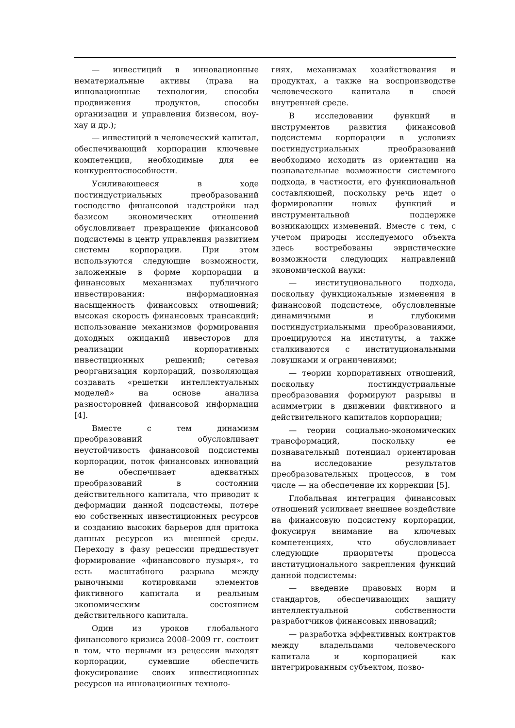— инвестиций в инновационные нематериальные активы (права на инновационные технологии, способы продвижения продуктов, способы организации и управления бизнесом, ноу-хау и др.);
— инвестиций в человеческий капитал, обеспечивающий корпорации ключевые компетенции, необходимые для ее конкурентоспособности.
Усиливающееся в ходе постиндустриальных преобразований господство финансовой надстройки над базисом экономических отношений обусловливает превращение финансовой подсистемы в центр управления развитием системы корпорации. При этом используются следующие возможности, заложенные в форме корпорации и финансовых механизмах публичного инвестирования: информационная насыщенность финансовых отношений; высокая скорость финансовых трансакций; использование механизмов формирования доходных ожиданий инвесторов для реализации корпоративных инвестиционных решений; сетевая реорганизация корпораций, позволяющая создавать «решетки интеллектуальных моделей» на основе анализа разносторонней финансовой информации [4].
Вместе с тем динамизм преобразований обусловливает неустойчивость финансовой подсистемы корпорации, поток финансовых инноваций не обеспечивает адекватных преобразований в состоянии действительного капитала, что приводит к деформации данной подсистемы, потере ею собственных инвестиционных ресурсов и созданию высоких барьеров для притока данных ресурсов из внешней среды. Переходу в фазу рецессии предшествует формирование «финансового пузыря», то есть масштабного разрыва между рыночными котировками элементов фиктивного капитала и реальным экономическим состоянием действительного капитала.
Один из уроков глобального финансового кризиса 2008–2009 гг. состоит в том, что первыми из рецессии выходят корпорации, сумевшие обеспечить фокусирование своих инвестиционных ресурсов на инновационных техноло-
гиях, механизмах хозяйствования и продуктах, а также на воспроизводстве человеческого капитала в своей внутренней среде.
В исследовании функций и инструментов развития финансовой подсистемы корпорации в условиях постиндустриальных преобразований необходимо исходить из ориентации на познавательные возможности системного подхода, в частности, его функциональной составляющей, поскольку речь идет о формировании новых функций и инструментальной поддержке возникающих изменений. Вместе с тем, с учетом природы исследуемого объекта здесь востребованы эвристические возможности следующих направлений экономической науки:
— институционального подхода, поскольку функциональные изменения в финансовой подсистеме, обусловленные динамичными и глубокими постиндустриальными преобразованиями, проецируются на институты, а также сталкиваются с институциональными ловушками и ограничениями;
— теории корпоративных отношений, поскольку постиндустриальные преобразования формируют разрывы и асимметрии в движении фиктивного и действительного капиталов корпорации;
— теории социально-экономических трансформаций, поскольку ее познавательный потенциал ориентирован на исследование результатов преобразовательных процессов, в том числе — на обеспечение их коррекции [5].
Глобальная интеграция финансовых отношений усиливает внешнее воздействие на финансовую подсистему корпорации, фокусируя внимание на ключевых компетенциях, что обусловливает следующие приоритеты процесса институционального закрепления функций данной подсистемы:
— введение правовых норм и стандартов, обеспечивающих защиту интеллектуальной собственности разработчиков финансовых инноваций;
— разработка эффективных контрактов между владельцами человеческого капитала и корпорацией как интегрированным субъектом, позво-